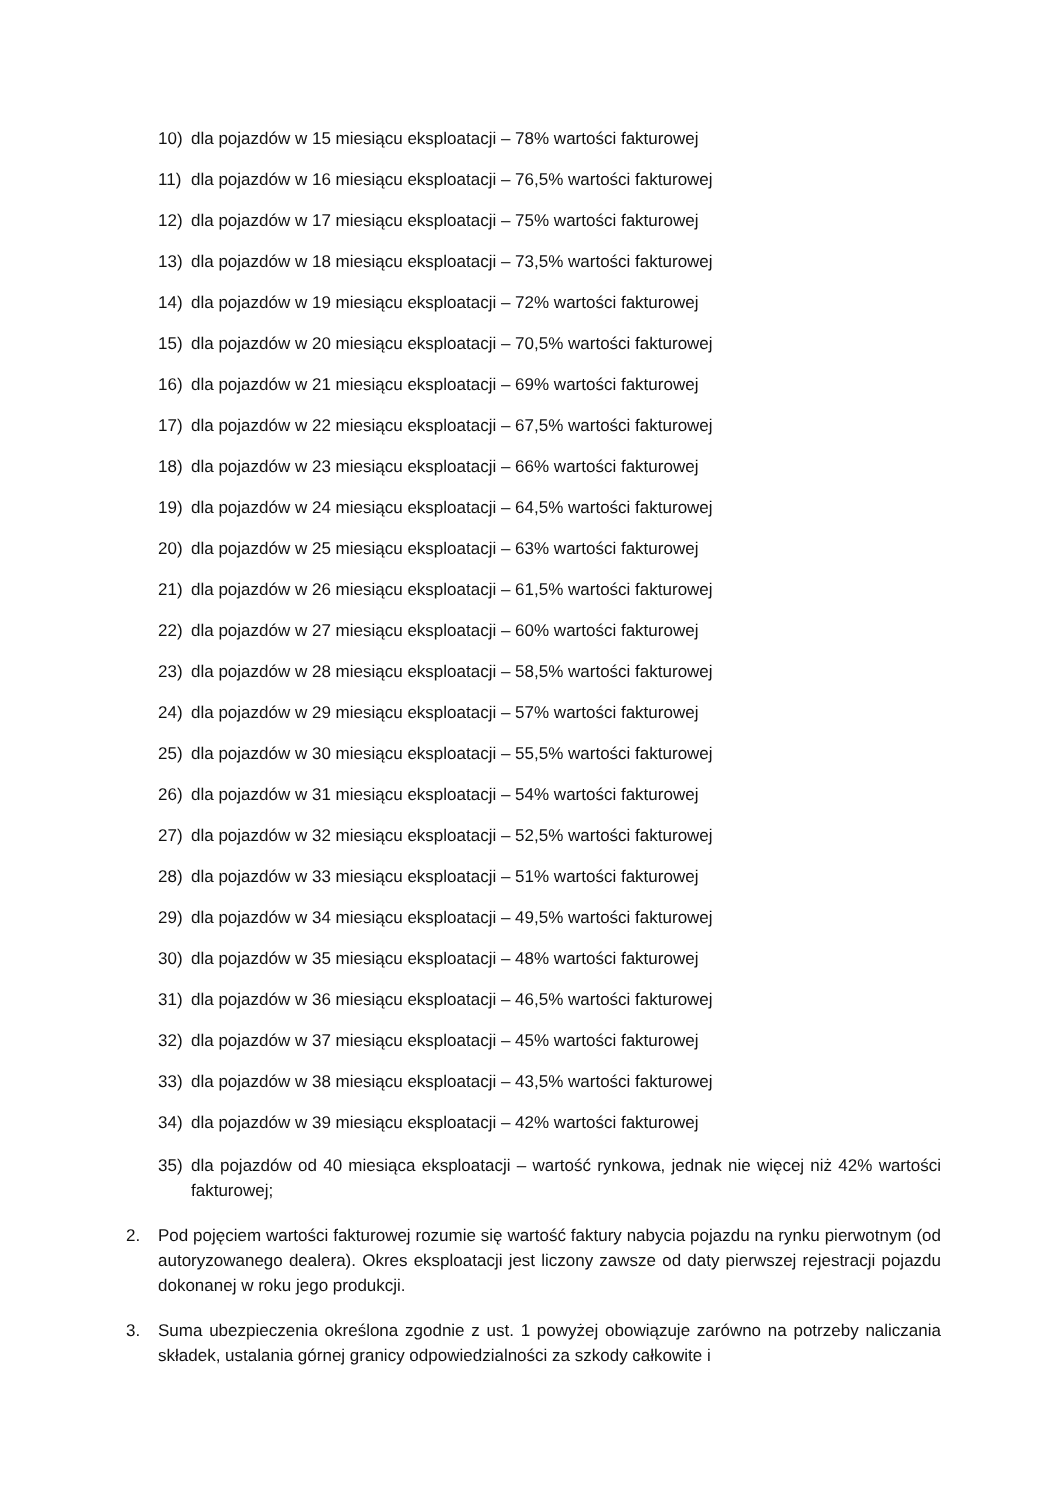10) dla pojazdów w 15 miesiącu eksploatacji – 78% wartości fakturowej
11) dla pojazdów w 16 miesiącu eksploatacji – 76,5% wartości fakturowej
12) dla pojazdów w 17 miesiącu eksploatacji – 75% wartości fakturowej
13) dla pojazdów w 18 miesiącu eksploatacji – 73,5% wartości fakturowej
14) dla pojazdów w 19 miesiącu eksploatacji – 72% wartości fakturowej
15) dla pojazdów w 20 miesiącu eksploatacji – 70,5% wartości fakturowej
16) dla pojazdów w 21 miesiącu eksploatacji – 69% wartości fakturowej
17) dla pojazdów w 22 miesiącu eksploatacji – 67,5% wartości fakturowej
18) dla pojazdów w 23 miesiącu eksploatacji – 66% wartości fakturowej
19) dla pojazdów w 24 miesiącu eksploatacji – 64,5% wartości fakturowej
20) dla pojazdów w 25 miesiącu eksploatacji – 63% wartości fakturowej
21) dla pojazdów w 26 miesiącu eksploatacji – 61,5% wartości fakturowej
22) dla pojazdów w 27 miesiącu eksploatacji – 60% wartości fakturowej
23) dla pojazdów w 28 miesiącu eksploatacji – 58,5% wartości fakturowej
24) dla pojazdów w 29 miesiącu eksploatacji – 57% wartości fakturowej
25) dla pojazdów w 30 miesiącu eksploatacji – 55,5% wartości fakturowej
26) dla pojazdów w 31 miesiącu eksploatacji – 54% wartości fakturowej
27) dla pojazdów w 32 miesiącu eksploatacji – 52,5% wartości fakturowej
28) dla pojazdów w 33 miesiącu eksploatacji – 51% wartości fakturowej
29) dla pojazdów w 34 miesiącu eksploatacji – 49,5% wartości fakturowej
30) dla pojazdów w 35 miesiącu eksploatacji – 48% wartości fakturowej
31) dla pojazdów w 36 miesiącu eksploatacji – 46,5% wartości fakturowej
32) dla pojazdów w 37 miesiącu eksploatacji – 45% wartości fakturowej
33) dla pojazdów w 38 miesiącu eksploatacji – 43,5% wartości fakturowej
34) dla pojazdów w 39 miesiącu eksploatacji – 42% wartości fakturowej
35) dla pojazdów od 40 miesiąca eksploatacji – wartość rynkowa, jednak nie więcej niż 42% wartości fakturowej;
2. Pod pojęciem wartości fakturowej rozumie się wartość faktury nabycia pojazdu na rynku pierwotnym (od autoryzowanego dealera). Okres eksploatacji jest liczony zawsze od daty pierwszej rejestracji pojazdu dokonanej w roku jego produkcji.
3. Suma ubezpieczenia określona zgodnie z ust. 1 powyżej obowiązuje zarówno na potrzeby naliczania składek, ustalania górnej granicy odpowiedzialności za szkody całkowite i